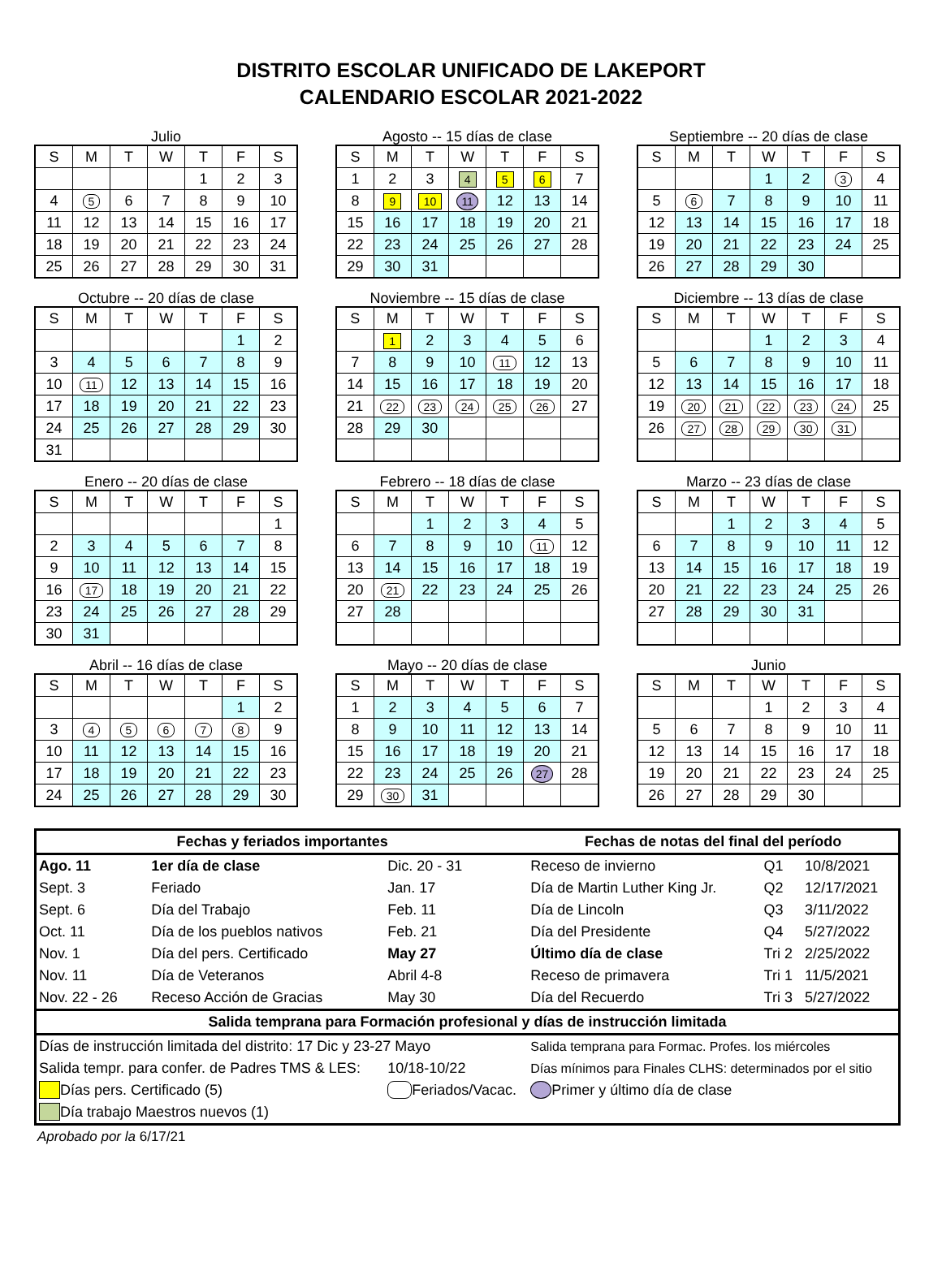DISTRITO ESCOLAR UNIFICADO DE LAKEPORT
CALENDARIO ESCOLAR 2021-2022
Julio
| S | M | T | W | T | F | S |
| --- | --- | --- | --- | --- | --- | --- |
| | | | | 1 | 2 | 3 |
| 4 | 5 | 6 | 7 | 8 | 9 | 10 |
| 11 | 12 | 13 | 14 | 15 | 16 | 17 |
| 18 | 19 | 20 | 21 | 22 | 23 | 24 |
| 25 | 26 | 27 | 28 | 29 | 30 | 31 |
Agosto -- 15 días de clase
| S | M | T | W | T | F | S |
| --- | --- | --- | --- | --- | --- | --- |
| 1 | 2 | 3 | 4 | 5 | 6 | 7 |
| 8 | 9 | 10 | 11 | 12 | 13 | 14 |
| 15 | 16 | 17 | 18 | 19 | 20 | 21 |
| 22 | 23 | 24 | 25 | 26 | 27 | 28 |
| 29 | 30 | 31 | | | | |
Septiembre -- 20 días de clase
| S | M | T | W | T | F | S |
| --- | --- | --- | --- | --- | --- | --- |
| | | | 1 | 2 | 3 | 4 |
| 5 | 6 | 7 | 8 | 9 | 10 | 11 |
| 12 | 13 | 14 | 15 | 16 | 17 | 18 |
| 19 | 20 | 21 | 22 | 23 | 24 | 25 |
| 26 | 27 | 28 | 29 | 30 | | |
Octubre -- 20 días de clase
| S | M | T | W | T | F | S |
| --- | --- | --- | --- | --- | --- | --- |
| | | | | | 1 | 2 |
| 3 | 4 | 5 | 6 | 7 | 8 | 9 |
| 10 | 11 | 12 | 13 | 14 | 15 | 16 |
| 17 | 18 | 19 | 20 | 21 | 22 | 23 |
| 24 | 25 | 26 | 27 | 28 | 29 | 30 |
| 31 | | | | | | |
Noviembre -- 15 días de clase
| S | M | T | W | T | F | S |
| --- | --- | --- | --- | --- | --- | --- |
| | 1 | 2 | 3 | 4 | 5 | 6 |
| 7 | 8 | 9 | 10 | 11 | 12 | 13 |
| 14 | 15 | 16 | 17 | 18 | 19 | 20 |
| 21 | 22 | 23 | 24 | 25 | 26 | 27 |
| 28 | 29 | 30 | | | | |
Diciembre -- 13 días de clase
| S | M | T | W | T | F | S |
| --- | --- | --- | --- | --- | --- | --- |
| | | | 1 | 2 | 3 | 4 |
| 5 | 6 | 7 | 8 | 9 | 10 | 11 |
| 12 | 13 | 14 | 15 | 16 | 17 | 18 |
| 19 | 20 | 21 | 22 | 23 | 24 | 25 |
| 26 | 27 | 28 | 29 | 30 | 31 | |
Enero -- 20 días de clase
| S | M | T | W | T | F | S |
| --- | --- | --- | --- | --- | --- | --- |
| | | | | | | 1 |
| 2 | 3 | 4 | 5 | 6 | 7 | 8 |
| 9 | 10 | 11 | 12 | 13 | 14 | 15 |
| 16 | 17 | 18 | 19 | 20 | 21 | 22 |
| 23 | 24 | 25 | 26 | 27 | 28 | 29 |
| 30 | 31 | | | | | |
Febrero -- 18 días de clase
| S | M | T | W | T | F | S |
| --- | --- | --- | --- | --- | --- | --- |
| | | 1 | 2 | 3 | 4 | 5 |
| 6 | 7 | 8 | 9 | 10 | 11 | 12 |
| 13 | 14 | 15 | 16 | 17 | 18 | 19 |
| 20 | 21 | 22 | 23 | 24 | 25 | 26 |
| 27 | 28 | | | | | |
Marzo -- 23 días de clase
| S | M | T | W | T | F | S |
| --- | --- | --- | --- | --- | --- | --- |
| | | 1 | 2 | 3 | 4 | 5 |
| 6 | 7 | 8 | 9 | 10 | 11 | 12 |
| 13 | 14 | 15 | 16 | 17 | 18 | 19 |
| 20 | 21 | 22 | 23 | 24 | 25 | 26 |
| 27 | 28 | 29 | 30 | 31 | | |
Abril -- 16 días de clase
| S | M | T | W | T | F | S |
| --- | --- | --- | --- | --- | --- | --- |
| | | | | | 1 | 2 |
| 3 | 4 | 5 | 6 | 7 | 8 | 9 |
| 10 | 11 | 12 | 13 | 14 | 15 | 16 |
| 17 | 18 | 19 | 20 | 21 | 22 | 23 |
| 24 | 25 | 26 | 27 | 28 | 29 | 30 |
Mayo -- 20 días de clase
| S | M | T | W | T | F | S |
| --- | --- | --- | --- | --- | --- | --- |
| 1 | 2 | 3 | 4 | 5 | 6 | 7 |
| 8 | 9 | 10 | 11 | 12 | 13 | 14 |
| 15 | 16 | 17 | 18 | 19 | 20 | 21 |
| 22 | 23 | 24 | 25 | 26 | 27 | 28 |
| 29 | 30 | 31 | | | | |
Junio
| S | M | T | W | T | F | S |
| --- | --- | --- | --- | --- | --- | --- |
| | | | 1 | 2 | 3 | 4 |
| 5 | 6 | 7 | 8 | 9 | 10 | 11 |
| 12 | 13 | 14 | 15 | 16 | 17 | 18 |
| 19 | 20 | 21 | 22 | 23 | 24 | 25 |
| 26 | 27 | 28 | 29 | 30 | | |
| Fechas y feriados importantes | | | Fechas de notas del final del período | | |
| --- | --- | --- | --- | --- | --- |
| Ago. 11 | 1er día de clase | Dic. 20 - 31 | Receso de invierno | Q1 | 10/8/2021 |
| Sept. 3 | Feriado | Jan. 17 | Día de Martin Luther King Jr. | Q2 | 12/17/2021 |
| Sept. 6 | Día del Trabajo | Feb. 11 | Día de Lincoln | Q3 | 3/11/2022 |
| Oct. 11 | Día de los pueblos nativos | Feb. 21 | Día del Presidente | Q4 | 5/27/2022 |
| Nov. 1 | Día del pers. Certificado | May 27 | Último día de clase | Tri 2 | 2/25/2022 |
| Nov. 11 | Día de Veteranos | Abril 4-8 | Receso de primavera | Tri 1 | 11/5/2021 |
| Nov. 22 - 26 | Receso Acción de Gracias | May 30 | Día del Recuerdo | Tri 3 | 5/27/2022 |
| Salida temprana para Formación profesional y días de instrucción limitada | | | | | |
| Días de instrucción limitada del distrito: 17 Dic y 23-27 Mayo | | | Salida temprana para Formac. Profes. los miércoles | | |
| Salida tempr. para confer. de Padres TMS & LES: | | 10/18-10/22 | Días mínimos para Finales CLHS: determinados por el sitio | | |
| Días pers. Certificado (5) | | Feriados/Vacac. | Primer y último día de clase | | |
| Día trabajo Maestros nuevos (1) | | | | | |
Aprobado por la 6/17/21